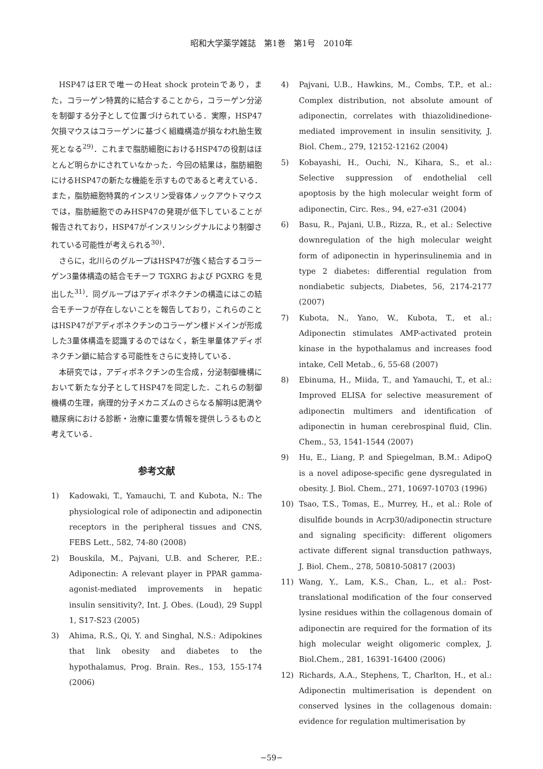昭和大学薬学雑誌　第1巻　第1号　2010年
HSP47はERで唯一のHeat shock proteinであり，また，コラーゲン特異的に結合することから，コラーゲン分泌を制御する分子として位置づけられている．実際，HSP47欠損マウスはコラーゲンに基づく組織構造が損なわれ胎生致死となる<sup>29)</sup>．これまで脂肪細胞におけるHSP47の役割はほとんど明らかにされていなかった．今回の結果は，脂肪細胞にけるHSP47の新たな機能を示すものであると考えている．また，脂肪細胞特異的インスリン受容体ノックアウトマウスでは，脂肪細胞でのみHSP47の発現が低下していることが報告されており，HSP47がインスリンシグナルにより制御されている可能性が考えられる<sup>30)</sup>．
さらに，北川らのグループはHSP47が強く結合するコラーゲン3量体構造の結合モチーフ TGXRG および PGXRG を見出した<sup>31)</sup>．同グループはアディポネクチンの構造にはこの結合モチーフが存在しないことを報告しており，これらのことはHSP47がアディポネクチンのコラーゲン様ドメインが形成した3量体構造を認識するのではなく，新生単量体アディポネクチン鎖に結合する可能性をさらに支持している．
本研究では，アディポネクチンの生合成，分泌制御機構において新たな分子としてHSP47を同定した．これらの制御機構の生理，病理的分子メカニズムのさらなる解明は肥満や糖尿病における診断・治療に重要な情報を提供しうるものと考えている．
参考文献
1) Kadowaki, T., Yamauchi, T. and Kubota, N.: The physiological role of adiponectin and adiponectin receptors in the peripheral tissues and CNS, FEBS Lett., 582, 74-80 (2008)
2) Bouskila, M., Pajvani, U.B. and Scherer, P.E.: Adiponectin: A relevant player in PPAR gamma-agonist-mediated improvements in hepatic insulin sensitivity?, Int. J. Obes. (Loud), 29 Suppl 1, S17-S23 (2005)
3) Ahima, R.S., Qi, Y. and Singhal, N.S.: Adipokines that link obesity and diabetes to the hypothalamus, Prog. Brain. Res., 153, 155-174 (2006)
4) Pajvani, U.B., Hawkins, M., Combs, T.P., et al.: Complex distribution, not absolute amount of adiponectin, correlates with thiazolidinedione-mediated improvement in insulin sensitivity, J. Biol. Chem., 279, 12152-12162 (2004)
5) Kobayashi, H., Ouchi, N., Kihara, S., et al.: Selective suppression of endothelial cell apoptosis by the high molecular weight form of adiponectin, Circ. Res., 94, e27-e31 (2004)
6) Basu, R., Pajani, U.B., Rizza, R., et al.: Selective downregulation of the high molecular weight form of adiponectin in hyperinsulinemia and in type 2 diabetes: differential regulation from nondiabetic subjects, Diabetes, 56, 2174-2177 (2007)
7) Kubota, N., Yano, W., Kubota, T., et al.: Adiponectin stimulates AMP-activated protein kinase in the hypothalamus and increases food intake, Cell Metab., 6, 55-68 (2007)
8) Ebinuma, H., Miida, T., and Yamauchi, T., et al.: Improved ELISA for selective measurement of adiponectin multimers and identification of adiponectin in human cerebrospinal fluid, Clin. Chem., 53, 1541-1544 (2007)
9) Hu, E., Liang, P. and Spiegelman, B.M.: AdipoQ is a novel adipose-specific gene dysregulated in obesity. J. Biol. Chem., 271, 10697-10703 (1996)
10) Tsao, T.S., Tomas, E., Murrey, H., et al.: Role of disulfide bounds in Acrp30/adiponectin structure and signaling specificity: different oligomers activate different signal transduction pathways, J. Biol. Chem., 278, 50810-50817 (2003)
11) Wang, Y., Lam, K.S., Chan, L., et al.: Post-translational modification of the four conserved lysine residues within the collagenous domain of adiponectin are required for the formation of its high molecular weight oligomeric complex, J. Biol.Chem., 281, 16391-16400 (2006)
12) Richards, A.A., Stephens, T., Charlton, H., et al.: Adiponectin multimerisation is dependent on conserved lysines in the collagenous domain: evidence for regulation multimerisation by
−59−